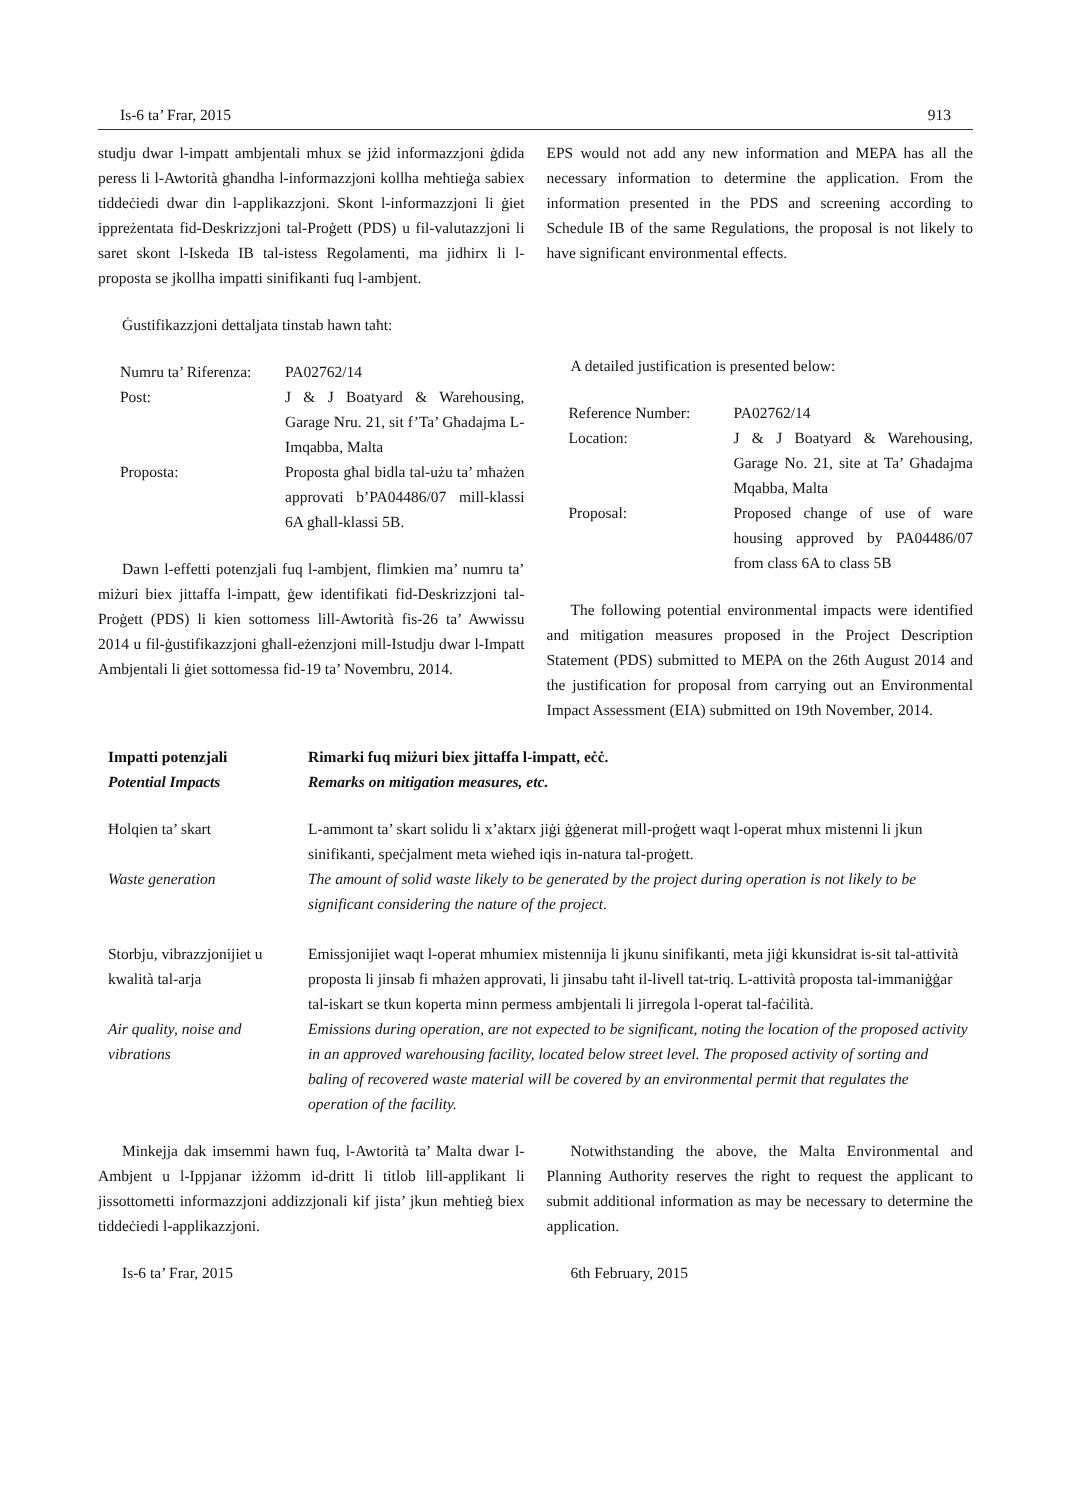Is-6 ta’ Frar, 2015 913
studju dwar l-impatt ambjentali mhux se jżid informazzjoni ġdida peress li l-Awtorità għandha l-informazzjoni kollha meħtieġa sabiex tiddeċiedi dwar din l-applikazzjoni. Skont l-informazzjoni li ġiet ippreżentata fid-Deskrizzjoni tal-Proġett (PDS) u fil-valutazzjoni li saret skont l-Iskeda IB tal-istess Regolamenti, ma jidhirx li l-proposta se jkollha impatti sinifikanti fuq l-ambjent.
Ġustifikazzjoni dettaljata tinstab hawn taħt:
| Numru ta’ Riferenza: | PA02762/14 |
| Post: | J & J Boatyard & Warehousing, Garage Nru. 21, sit f’Ta’ Għadajma L-Imqabba, Malta |
| Proposta: | Proposta għal bidla tal-użu ta’ mħażen approvati b’PA04486/07 mill-klassi 6A għall-klassi 5B. |
Dawn l-effetti potenzjali fuq l-ambjent, flimkien ma’ numru ta’ miżuri biex jittaffa l-impatt, ġew identifikati fid-Deskrizzjoni tal-Proġett (PDS) li kien sottomess lill-Awtorità fis-26 ta’ Awwissu 2014 u fil-ġustifikazzjoni għall-eżenzjoni mill-Istudju dwar l-Impatt Ambjentali li ġiet sottomessa fid-19 ta’ Novembru, 2014.
EPS would not add any new information and MEPA has all the necessary information to determine the application. From the information presented in the PDS and screening according to Schedule IB of the same Regulations, the proposal is not likely to have significant environmental effects.
A detailed justification is presented below:
| Reference Number: | PA02762/14 |
| Location: | J & J Boatyard & Warehousing, Garage No. 21, site at Ta’ Għadajma Mqabba, Malta |
| Proposal: | Proposed change of use of ware housing approved by PA04486/07 from class 6A to class 5B |
The following potential environmental impacts were identified and mitigation measures proposed in the Project Description Statement (PDS) submitted to MEPA on the 26th August 2014 and the justification for proposal from carrying out an Environmental Impact Assessment (EIA) submitted on 19th November, 2014.
| Impatti potenzjali Potential Impacts | Rimarki fuq miżuri biex jittaffa l-impatt, eċċ. Remarks on mitigation measures, etc. |
| --- | --- |
| Ħolqien ta’ skart | L-ammont ta’ skart solidu li x’aktarx jiġi ġġenerat mill-proġett waqt l-operat mhux mistenni li jkun sinifikanti, speċjalment meta wieħed iqis in-natura tal-proġett. |
| Waste generation | The amount of solid waste likely to be generated by the project during operation is not likely to be significant considering the nature of the project . |
| Storbju, vibrazzjonijiet u kwalità tal-arja | Emissjonijiet waqt l-operat mhumiex mistennija li jkunu sinifikanti, meta jiġi kkunsidrat is-sit tal-attività proposta li jinsab fi mħażen approvati, li jinsabu taħt il-livell tat-triq. L-attività proposta tal-immaniġġar tal-iskart se tkun koperta minn permess ambjentali li jirregola l-operat tal-faċilità. |
| Air quality, noise and vibrations | Emissions during operation, are not expected to be significant, noting the location of the proposed activity in an approved warehousing facility, located below street level. The proposed activity of sorting and baling of recovered waste material will be covered by an environmental permit that regulates the operation of the facility. |
Minkejja dak imsemmi hawn fuq, l-Awtorità ta’ Malta dwar l-Ambjent u l-Ippjanar iżżomm id-dritt li titlob lill-applikant li jissottometti informazzjoni addizzjonali kif jista’ jkun meħtieġ biex tiddeċiedi l-applikazzjoni.
Is-6 ta’ Frar, 2015
Notwithstanding the above, the Malta Environmental and Planning Authority reserves the right to request the applicant to submit additional information as may be necessary to determine the application.
6th February, 2015